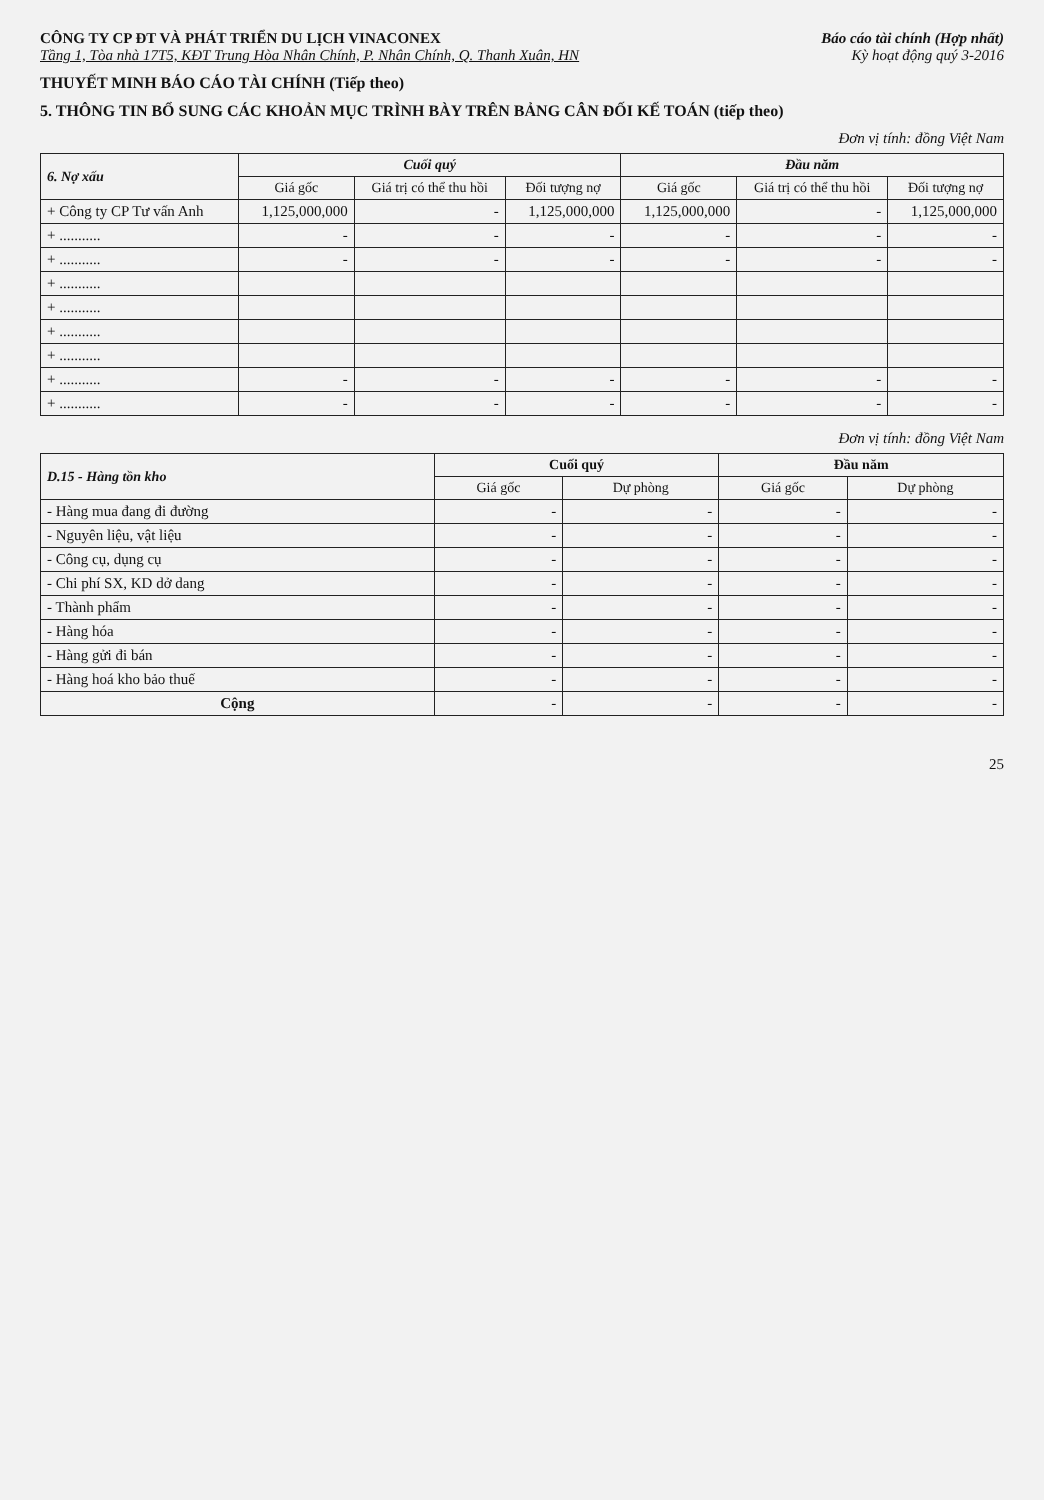CÔNG TY CP ĐT VÀ PHÁT TRIỂN DU LỊCH VINACONEX
Tầng 1, Tòa nhà 17T5, KĐT Trung Hòa Nhân Chính, P. Nhân Chính, Q. Thanh Xuân, HN
Báo cáo tài chính (Hợp nhất)
Kỳ hoạt động quý 3-2016
THUYẾT MINH BÁO CÁO TÀI CHÍNH (Tiếp theo)
5. THÔNG TIN BỔ SUNG CÁC KHOẢN MỤC TRÌNH BÀY TRÊN BẢNG CÂN ĐỐI KẾ TOÁN (tiếp theo)
Đơn vị tính: đồng Việt Nam
| 6. Nợ xấu | Cuối quý | | | Đầu năm | | |
| --- | --- | --- | --- | --- | --- | --- |
| | Giá gốc | Giá trị có thể thu hồi | Đối tượng nợ | Giá gốc | Giá trị có thể thu hồi | Đối tượng nợ |
| + Công ty CP Tư vấn Anh | 1,125,000,000 | - | 1,125,000,000 | 1,125,000,000 | - | 1,125,000,000 |
| + ........... | - | - | - | - | - | - |
| + ........... | - | - | - | - | - | - |
| + ........... | | | | | | |
| + ........... | | | | | | |
| + ........... | | | | | | |
| + ........... | | | | | | |
| + ........... | - | - | - | - | - | - |
| + ........... | - | - | - | - | - | - |
Đơn vị tính: đồng Việt Nam
| D.15 - Hàng tồn kho | Cuối quý | | Đầu năm | |
| --- | --- | --- | --- | --- |
| | Giá gốc | Dự phòng | Giá gốc | Dự phòng |
| - Hàng mua đang đi đường | - | - | - | - |
| - Nguyên liệu, vật liệu | - | - | - | - |
| - Công cụ, dụng cụ | - | - | - | - |
| - Chi phí SX, KD dở dang | - | - | - | - |
| - Thành phẩm | - | - | - | - |
| - Hàng hóa | - | - | - | - |
| - Hàng gửi đi bán | - | - | - | - |
| - Hàng hoá kho bảo thuế | - | - | - | - |
| Cộng | - | - | - | - |
25